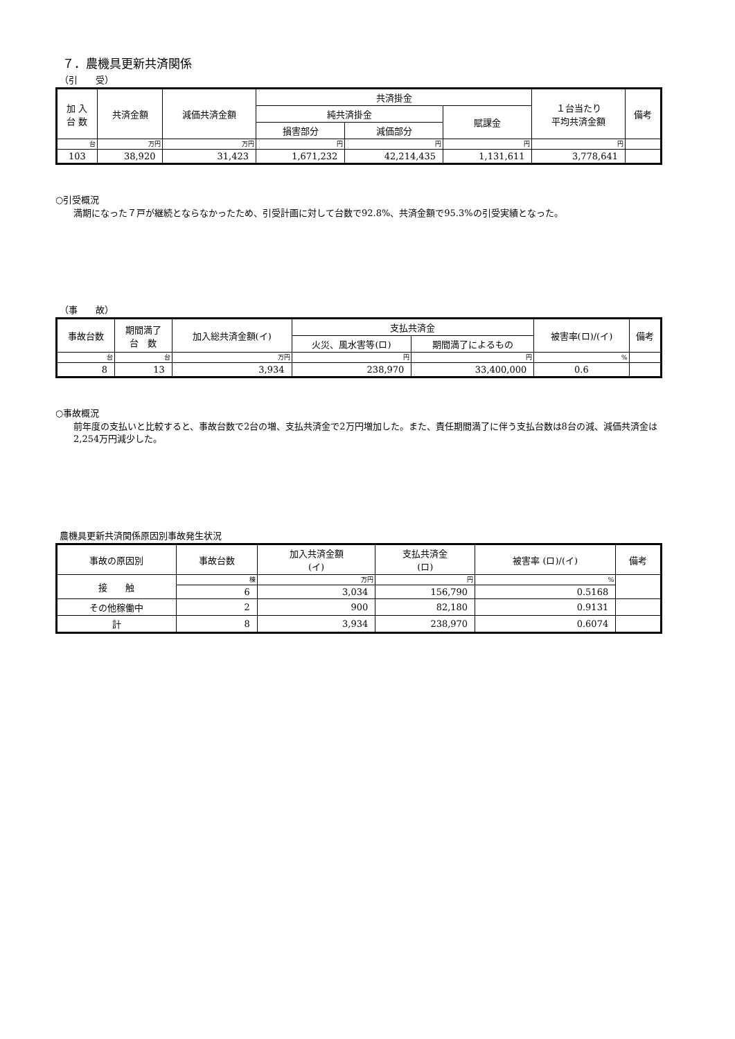７．農機具更新共済関係
（引　　受）
| 加 入 台 数 | 共済金額 | 減価共済金額 | 共済掛金 | | | １台当たり 平均共済金額 | 備考 |
| --- | --- | --- | --- | --- | --- | --- | --- |
| | | | 純共済掛金 | | 賦課金 | | |
| | | | 損害部分 | 減価部分 | | | |
| 台 | 万円 | 万円 | 円 | 円 | 円 | 円 | |
| 103 | 38,920 | 31,423 | 1,671,232 | 42,214,435 | 1,131,611 | 3,778,641 | |
○引受概況
満期になった７戸が継続とならなかったため、引受計画に対して台数で92.8%、共済金額で95.3%の引受実績となった。
（事　　故）
| 事故台数 | 期間満了 台 数 | 加入総共済金額(イ) | 支払共済金 | | 被害率(ロ)/(イ) | 備考 |
| --- | --- | --- | --- | --- | --- | --- |
| | | | 火災、風水害等(ロ) | 期間満了によるもの | | |
| 台 | 台 | 万円 | 円 | 円 | % | |
| 8 | 13 | 3,934 | 238,970 | 33,400,000 | 0.6 | |
○事故概況
前年度の支払いと比較すると、事故台数で2台の増、支払共済金で2万円増加した。また、責任期間満了に伴う支払台数は8台の減、減価共済金は2,254万円減少した。
農機具更新共済関係原因別事故発生状況
| 事故の原因別 | 事故台数 | 加入共済金額 (イ) | 支払共済金 (ロ) | 被害率 (ロ)/(イ) | 備考 |
| --- | --- | --- | --- | --- | --- |
| 接 触 | 棟 | 万円 | 円 | % | |
| | 6 | 3,034 | 156,790 | 0.5168 | |
| その他稼働中 | 2 | 900 | 82,180 | 0.9131 | |
| 計 | 8 | 3,934 | 238,970 | 0.6074 | |